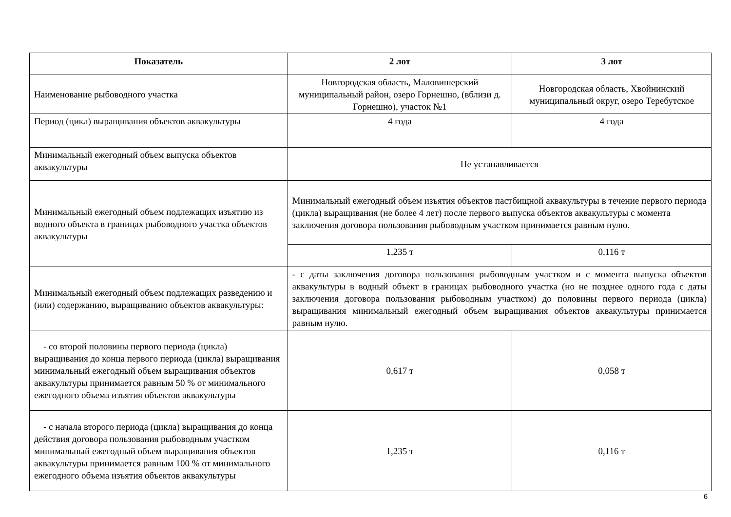| Показатель | 2 лот | 3 лот |
| --- | --- | --- |
| Наименование рыбоводного участка | Новгородская область, Маловишерский муниципальный район, озеро Горнешно, (вблизи д. Горнешно), участок №1 | Новгородская область, Хвойнинский муниципальный округ, озеро Теребутское |
| Период (цикл) выращивания объектов аквакультуры | 4 года | 4 года |
| Минимальный ежегодный объем выпуска объектов аквакультуры | Не устанавливается | |
| Минимальный ежегодный объем подлежащих изъятию из водного объекта в границах рыбоводного участка объектов аквакультуры | Минимальный ежегодный объем изъятия объектов пастбищной аквакультуры в течение первого периода (цикла) выращивания (не более 4 лет) после первого выпуска объектов аквакультуры с момента заключения договора пользования рыбоводным участком принимается равным нулю. | |
| | 1,235 т | 0,116 т |
| Минимальный ежегодный объем подлежащих разведению и (или) содержанию, выращиванию объектов аквакультуры: | - с даты заключения договора пользования рыбоводным участком и с момента выпуска объектов аквакультуры в водный объект в границах рыбоводного участка (но не позднее одного года с даты заключения договора пользования рыбоводным участком) до половины первого периода (цикла) выращивания минимальный ежегодный объем выращивания объектов аквакультуры принимается равным нулю. | |
| - со второй половины первого периода (цикла) выращивания до конца первого периода (цикла) выращивания минимальный ежегодный объем выращивания объектов аквакультуры принимается равным 50 % от минимального ежегодного объема изъятия объектов аквакультуры | 0,617 т | 0,058 т |
| - с начала второго периода (цикла) выращивания до конца действия договора пользования рыбоводным участком минимальный ежегодный объем выращивания объектов аквакультуры принимается равным 100 % от минимального ежегодного объема изъятия объектов аквакультуры | 1,235 т | 0,116 т |
6